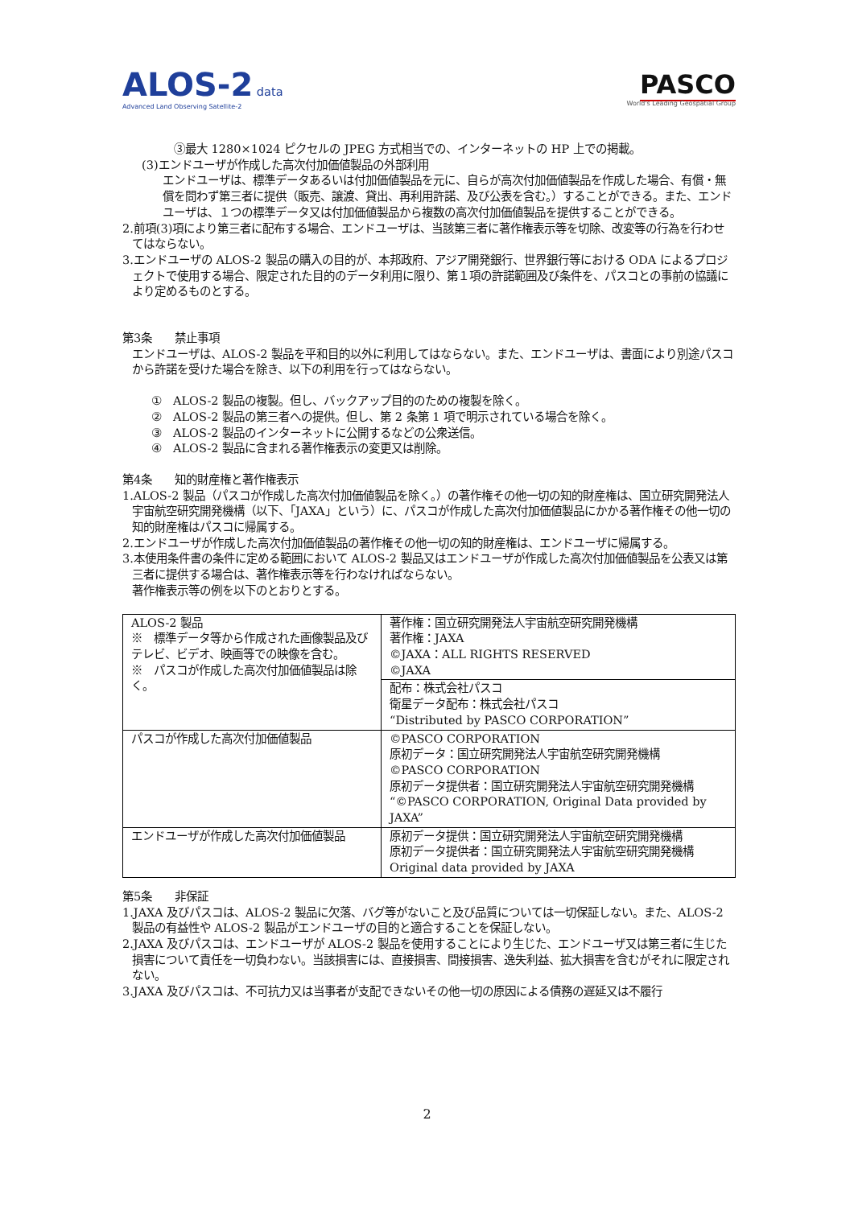ALOS-2 data
Advanced Land Observing Satellite-2
PASCO
World's Leading Geospatial Group
③最大 1280×1024 ピクセルの JPEG 方式相当での、インターネットの HP 上での掲載。
(3)エンドユーザが作成した高次付加価値製品の外部利用
エンドユーザは、標準データあるいは付加価値製品を元に、自らが高次付加価値製品を作成した場合、有償・無償を問わず第三者に提供（販売、譲渡、貸出、再利用許諾、及び公表を含む。）することができる。また、エンドユーザは、１つの標準データ又は付加価値製品から複数の高次付加価値製品を提供することができる。
2.前項(3)項により第三者に配布する場合、エンドユーザは、当該第三者に著作権表示等を切除、改変等の行為を行わせてはならない。
3.エンドユーザの ALOS-2 製品の購入の目的が、本邦政府、アジア開発銀行、世界銀行等における ODA によるプロジェクトで使用する場合、限定された目的のデータ利用に限り、第１項の許諾範囲及び条件を、パスコとの事前の協議により定めるものとする。
第3条　　禁止事項
エンドユーザは、ALOS-2 製品を平和目的以外に利用してはならない。また、エンドユーザは、書面により別途パスコから許諾を受けた場合を除き、以下の利用を行ってはならない。
①　ALOS-2 製品の複製。但し、バックアップ目的のための複製を除く。
②　ALOS-2 製品の第三者への提供。但し、第 2 条第 1 項で明示されている場合を除く。
③　ALOS-2 製品のインターネットに公開するなどの公衆送信。
④　ALOS-2 製品に含まれる著作権表示の変更又は削除。
第4条　　知的財産権と著作権表示
1.ALOS-2 製品（パスコが作成した高次付加価値製品を除く。）の著作権その他一切の知的財産権は、国立研究開発法人宇宙航空研究開発機構（以下、「JAXA」という）に、パスコが作成した高次付加価値製品にかかる著作権その他一切の知的財産権はパスコに帰属する。
2.エンドユーザが作成した高次付加価値製品の著作権その他一切の知的財産権は、エンドユーザに帰属する。
3.本使用条件書の条件に定める範囲において ALOS-2 製品又はエンドユーザが作成した高次付加価値製品を公表又は第三者に提供する場合は、著作権表示等を行わなければならない。
著作権表示等の例を以下のとおりとする。
| ALOS-2 製品 ※ 標準データ等から作成された画像製品及びテレビ、ビデオ、映画等での映像を含む。 ※ パスコが作成した高次付加価値製品は除く。 | 著作権：国立研究開発法人宇宙航空研究開発機構 著作権：JAXA ©JAXA：ALL RIGHTS RESERVED ©JAXA |
| | 配布：株式会社パスコ 衛星データ配布：株式会社パスコ “Distributed by PASCO CORPORATION” |
| パスコが作成した高次付加価値製品 | ©PASCO CORPORATION 原初データ：国立研究開発法人宇宙航空研究開発機構 ©PASCO CORPORATION 原初データ提供者：国立研究開発法人宇宙航空研究開発機構 “©PASCO CORPORATION, Original Data provided by JAXA” |
| エンドユーザが作成した高次付加価値製品 | 原初データ提供：国立研究開発法人宇宙航空研究開発機構 原初データ提供者：国立研究開発法人宇宙航空研究開発機構 Original data provided by JAXA |
第5条　　非保証
1.JAXA 及びパスコは、ALOS-2 製品に欠落、バグ等がないこと及び品質については一切保証しない。また、ALOS-2 製品の有益性や ALOS-2 製品がエンドユーザの目的と適合することを保証しない。
2.JAXA 及びパスコは、エンドユーザが ALOS-2 製品を使用することにより生じた、エンドユーザ又は第三者に生じた損害について責任を一切負わない。当該損害には、直接損害、間接損害、逸失利益、拡大損害を含むがそれに限定されない。
3.JAXA 及びパスコは、不可抗力又は当事者が支配できないその他一切の原因による債務の遅延又は不履行
2